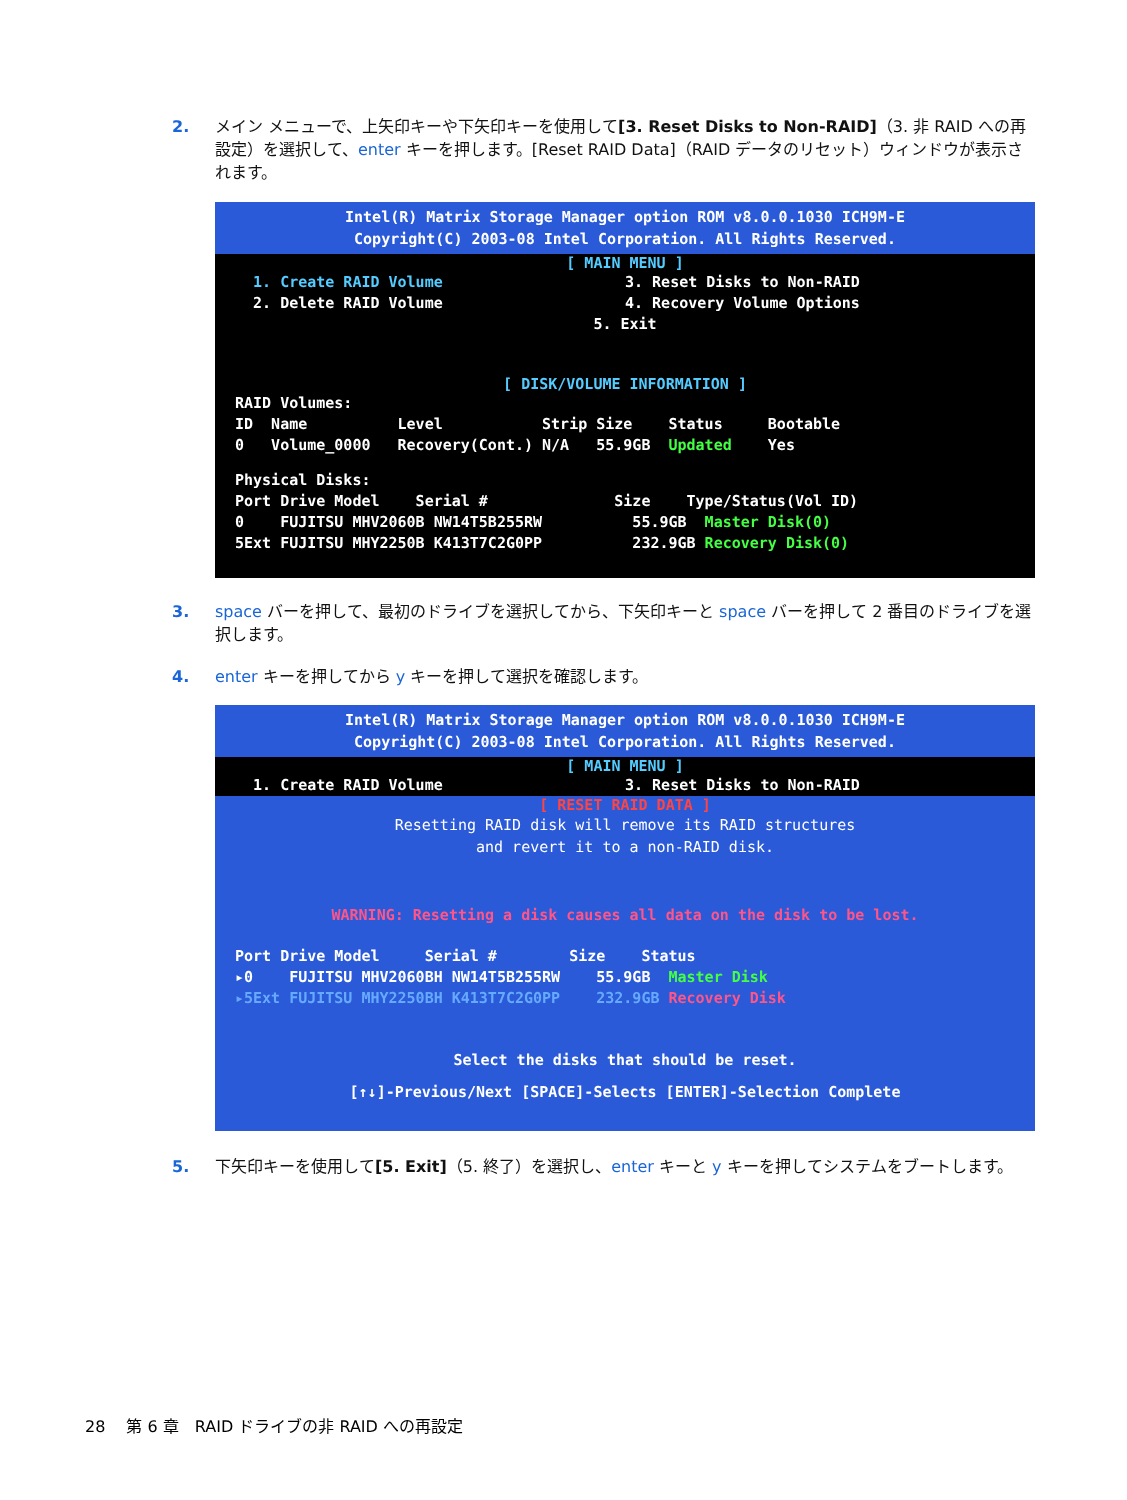2.
メイン メニューで、上矢印キーや下矢印キーを使用して[3. Reset Disks to Non-RAID]（3. 非 RAID への再設定）を選択して、enter キーを押します。[Reset RAID Data]（RAID データのリセット）ウィンドウが表示されます。
Intel(R) Matrix Storage Manager option ROM v8.0.0.1030 ICH9M-E
Copyright(C) 2003-08 Intel Corporation. All Rights Reserved.
[ MAIN MENU ]
1. Create RAID Volume 3. Reset Disks to Non-RAID
2. Delete RAID Volume 4. Recovery Volume Options
5. Exit
[ DISK/VOLUME INFORMATION ]
RAID Volumes:
ID Name Level Strip Size Status Bootable
0 Volume_0000 Recovery(Cont.) N/A 55.9GB Updated Yes
Physical Disks:
Port Drive Model Serial # Size Type/Status(Vol ID)
0 FUJITSU MHV2060B NW14T5B255RW 55.9GB Master Disk(0)
5Ext FUJITSU MHY2250B K413T7C2G0PP 232.9GB Recovery Disk(0)
3.
space バーを押して、最初のドライブを選択してから、下矢印キーと space バーを押して 2 番目のドライブを選択します。
4.
enter キーを押してから y キーを押して選択を確認します。
Intel(R) Matrix Storage Manager option ROM v8.0.0.1030 ICH9M-E
Copyright(C) 2003-08 Intel Corporation. All Rights Reserved.
[ MAIN MENU ]
1. Create RAID Volume 3. Reset Disks to Non-RAID
[ RESET RAID DATA ]
Resetting RAID disk will remove its RAID structures
and revert it to a non-RAID disk.
WARNING: Resetting a disk causes all data on the disk to be lost.
Port Drive Model Serial # Size Status
▸0 FUJITSU MHV2060BH NW14T5B255RW 55.9GB Master Disk
▸5Ext FUJITSU MHY2250BH K413T7C2G0PP 232.9GB Recovery Disk
Select the disks that should be reset.
[↑↓]-Previous/Next [SPACE]-Selects [ENTER]-Selection Complete
5.
下矢印キーを使用して[5. Exit]（5. 終了）を選択し、enter キーと y キーを押してシステムをブートします。
28　 第 6 章　RAID ドライブの非 RAID への再設定